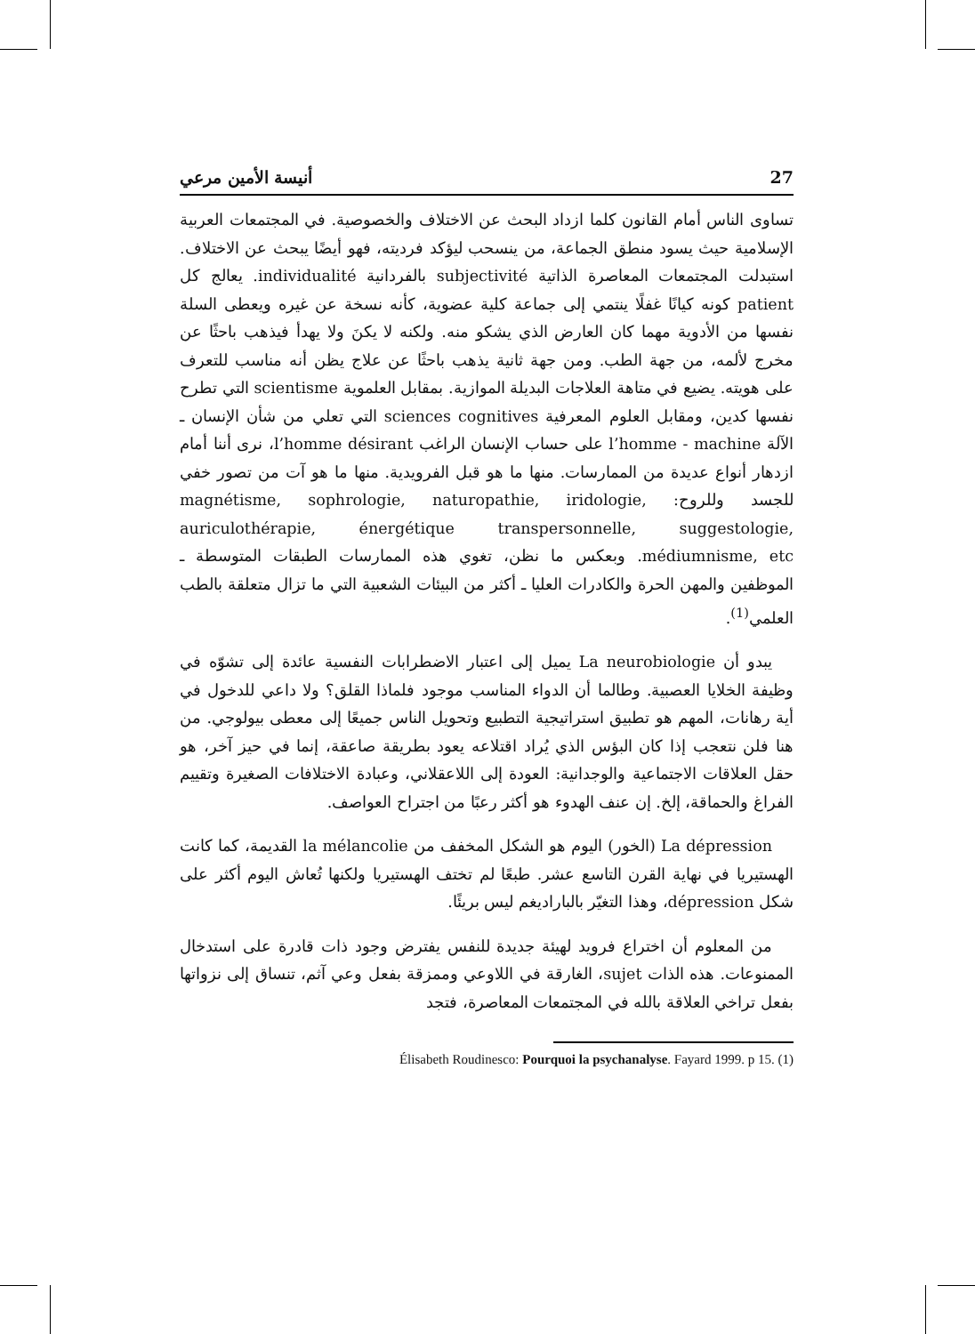أنيسة الأمين مرعي 27
تساوى الناس أمام القانون كلما ازداد البحث عن الاختلاف والخصوصية. في المجتمعات العربية الإسلامية حيث يسود منطق الجماعة، من ينسحب ليؤكد فرديته، فهو أيضًا يبحث عن الاختلاف. استبدلت المجتمعات المعاصرة الذاتية subjectivité بالفردانية individualité. يعالج كل patient كونه كيانًا غفلًا ينتمي إلى جماعة كلية عضوية، كأنه نسخة عن غيره ويعطى السلة نفسها من الأدوية مهما كان العارض الذي يشكو منه. ولكنه لا يكنَ ولا يهدأ فيذهب باحثًا عن مخرج لألمه، من جهة الطب. ومن جهة ثانية يذهب باحثًا عن علاج يظن أنه مناسب للتعرف على هويته. يضيع في متاهة العلاجات البديلة الموازية. بمقابل العلموية scientisme التي تطرح نفسها كدين، ومقابل العلوم المعرفية sciences cognitives التي تعلي من شأن الإنسان ـ الآلة l’homme - machine على حساب الإنسان الراغب l’homme désirant، نرى أننا أمام ازدهار أنواع عديدة من الممارسات. منها ما هو قبل الفرويدية. منها ما هو آت من تصور خفي للجسد وللروح: magnétisme, sophrologie, naturopathie, iridologie, auriculothérapie, énergétique transpersonnelle, suggestologie, médiumnisme, etc. وبعكس ما نظن، تغوي هذه الممارسات الطبقات المتوسطة ـ الموظفين والمهن الحرة والكادرات العليا ـ أكثر من البيئات الشعبية التي ما تزال متعلقة بالطب العلمي<sup>(1)</sup>.
يبدو أن La neurobiologie يميل إلى اعتبار الاضطرابات النفسية عائدة إلى تشوّه في وظيفة الخلايا العصبية. وطالما أن الدواء المناسب موجود فلماذا القلق؟ ولا داعي للدخول في أية رهانات، المهم هو تطبيق استراتيجية التطبيع وتحويل الناس جميعًا إلى معطى بيولوجي. من هنا فلن نتعجب إذا كان البؤس الذي يُراد اقتلاعه يعود بطريقة صاعقة، إنما في حيز آخر، هو حقل العلاقات الاجتماعية والوجدانية: العودة إلى اللاعقلاني، وعبادة الاختلافات الصغيرة وتقييم الفراغ والحماقة، إلخ. إن عنف الهدوء هو أكثر رعبًا من اجتراح العواصف.
La dépression (الخور) اليوم هو الشكل المخفف من la mélancolie القديمة، كما كانت الهستيريا في نهاية القرن التاسع عشر. طبعًا لم تختف الهستيريا ولكنها تُعاش اليوم أكثر على شكل dépression، وهذا التغيّر بالباراديغم ليس بريئًا.
من المعلوم أن اختراع فرويد لهيئة جديدة للنفس يفترض وجود ذات قادرة على استدخال الممنوعات. هذه الذات sujet، الغارقة في اللاوعي وممزقة بفعل وعي آثم، تنساق إلى نزواتها بفعل تراخي العلاقة بالله في المجتمعات المعاصرة، فتجد
(1) Élisabeth Roudinesco: Pourquoi la psychanalyse. Fayard 1999. p 15.